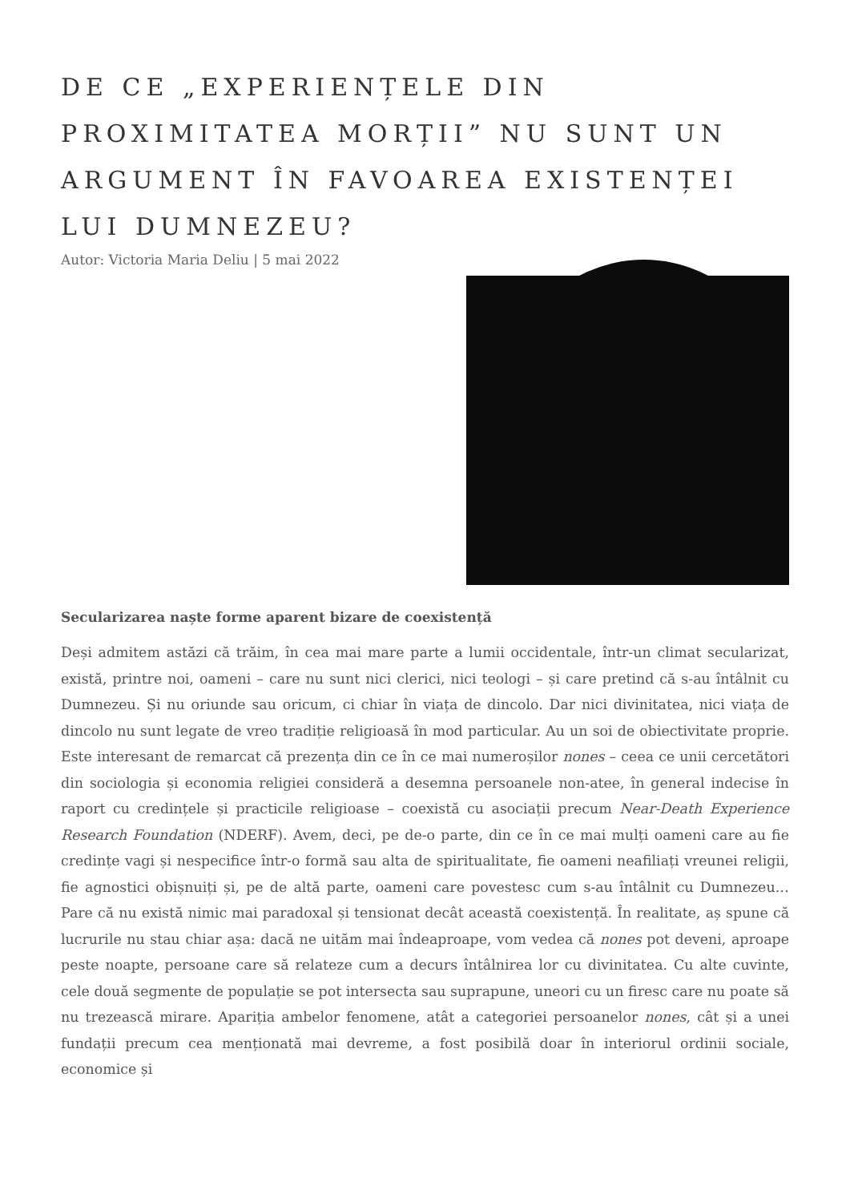DE CE „EXPERIENȚELE DIN PROXIMITATEA MORȚII” NU SUNT UN ARGUMENT ÎN FAVOAREA EXISTENȚEI LUI DUMNEZEU?
Autor: Victoria Maria Deliu | 5 mai 2022
Secularizarea naște forme aparent bizare de coexistență
Deși admitem astăzi că trăim, în cea mai mare parte a lumii occidentale, într-un climat secularizat, există, printre noi, oameni – care nu sunt nici clerici, nici teologi – și care pretind că s-au întâlnit cu Dumnezeu. Și nu oriunde sau oricum, ci chiar în viața de dincolo. Dar nici divinitatea, nici viața de dincolo nu sunt legate de vreo tradiție religioasă în mod particular. Au un soi de obiectivitate proprie. Este interesant de remarcat că prezența din ce în ce mai numeroșilor nones – ceea ce unii cercetători din sociologia și economia religiei consideră a desemna persoanele non-atee, în general indecise în raport cu credințele și practicile religioase – coexistă cu asociații precum Near-Death Experience Research Foundation (NDERF). Avem, deci, pe de-o parte, din ce în ce mai mulți oameni care au fie credințe vagi și nespecifice într-o formă sau alta de spiritualitate, fie oameni neafiliați vreunei religii, fie agnostici obișnuiți și, pe de altă parte, oameni care povestesc cum s-au întâlnit cu Dumnezeu… Pare că nu există nimic mai paradoxal și tensionat decât această coexistență. În realitate, aș spune că lucrurile nu stau chiar așa: dacă ne uităm mai îndeaproape, vom vedea că nones pot deveni, aproape peste noapte, persoane care să relateze cum a decurs întâlnirea lor cu divinitatea. Cu alte cuvinte, cele două segmente de populație se pot intersecta sau suprapune, uneori cu un firesc care nu poate să nu trezească mirare. Apariția ambelor fenomene, atât a categoriei persoanelor nones, cât și a unei fundații precum cea menționată mai devreme, a fost posibilă doar în interiorul ordinii sociale, economice și